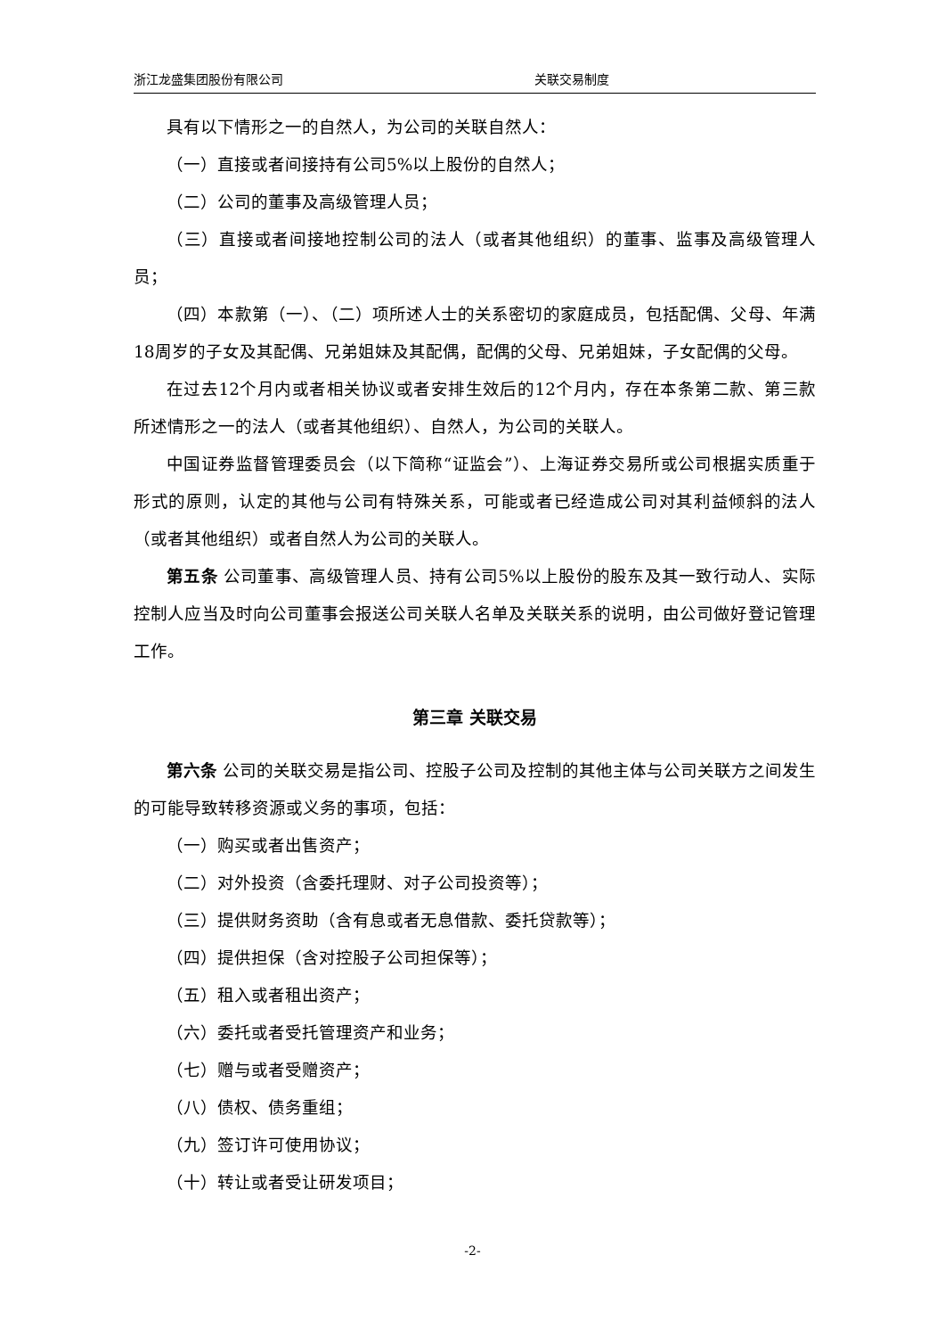浙江龙盛集团股份有限公司 关联交易制度
具有以下情形之一的自然人，为公司的关联自然人：
（一）直接或者间接持有公司5%以上股份的自然人；
（二）公司的董事及高级管理人员；
（三）直接或者间接地控制公司的法人（或者其他组织）的董事、监事及高级管理人员；
（四）本款第（一）、（二）项所述人士的关系密切的家庭成员，包括配偶、父母、年满18周岁的子女及其配偶、兄弟姐妹及其配偶，配偶的父母、兄弟姐妹，子女配偶的父母。
在过去12个月内或者相关协议或者安排生效后的12个月内，存在本条第二款、第三款所述情形之一的法人（或者其他组织）、自然人，为公司的关联人。
中国证券监督管理委员会（以下简称“证监会”）、上海证券交易所或公司根据实质重于形式的原则，认定的其他与公司有特殊关系，可能或者已经造成公司对其利益倾斜的法人（或者其他组织）或者自然人为公司的关联人。
第五条 公司董事、高级管理人员、持有公司5%以上股份的股东及其一致行动人、实际控制人应当及时向公司董事会报送公司关联人名单及关联关系的说明，由公司做好登记管理工作。
第三章 关联交易
第六条 公司的关联交易是指公司、控股子公司及控制的其他主体与公司关联方之间发生的可能导致转移资源或义务的事项，包括：
（一）购买或者出售资产；
（二）对外投资（含委托理财、对子公司投资等）；
（三）提供财务资助（含有息或者无息借款、委托贷款等）；
（四）提供担保（含对控股子公司担保等）；
（五）租入或者租出资产；
（六）委托或者受托管理资产和业务；
（七）赠与或者受赠资产；
（八）债权、债务重组；
（九）签订许可使用协议；
（十）转让或者受让研发项目；
-2-